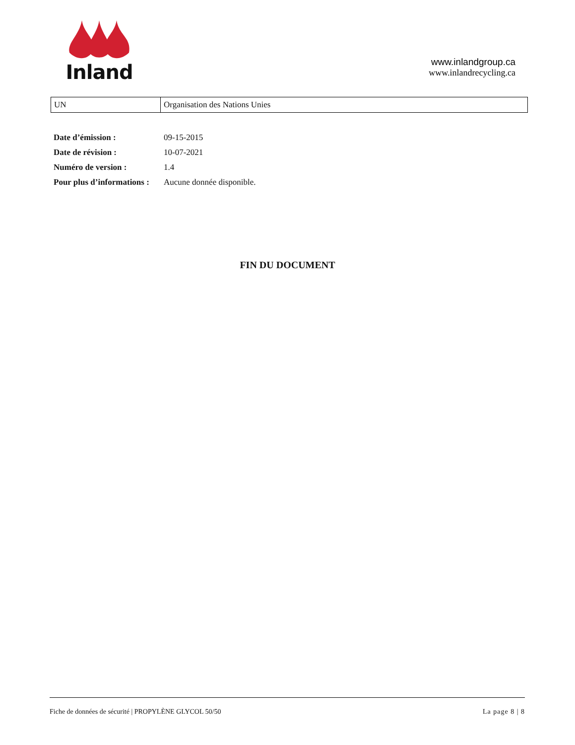Inland
www.inlandgroup.ca
www.inlandrecycling.ca
| UN | Organisation des Nations Unies |
| Date d’émission : | 09-15-2015 |
| Date de révision : | 10-07-2021 |
| Numéro de version : | 1.4 |
| Pour plus d’informations : | Aucune donnée disponible. |
FIN DU DOCUMENT
Fiche de données de sécurité | PROPYLÈNE GLYCOL 50/50 La page 8 | 8